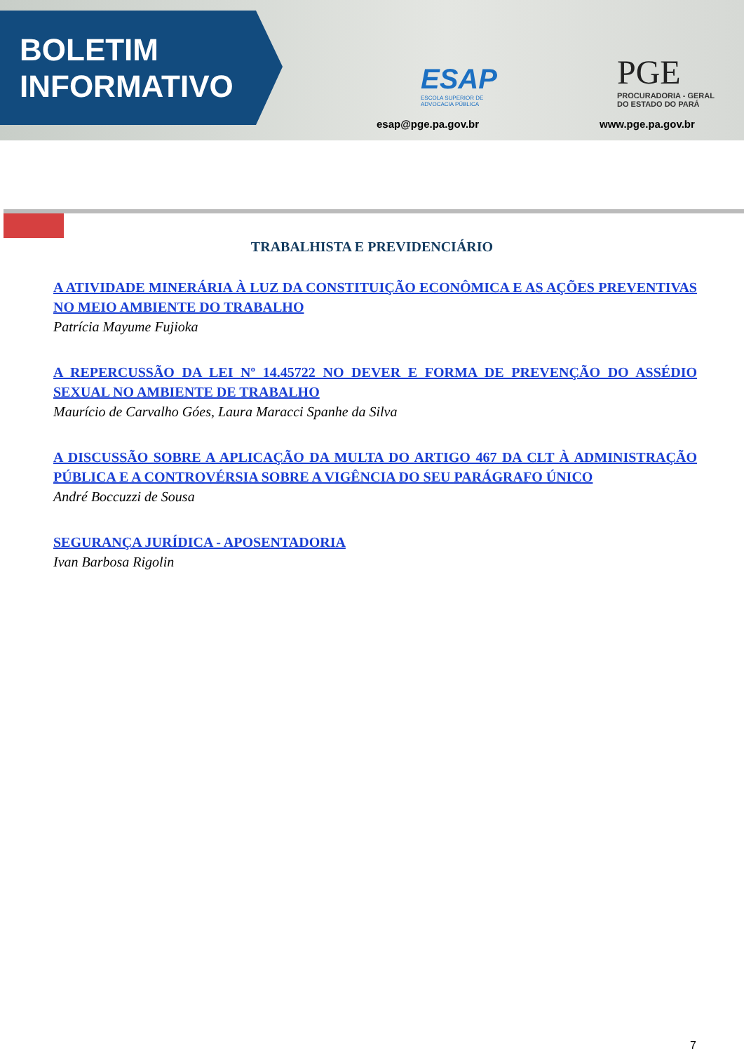BOLETIM
INFORMATIVO
ESAP
ESCOLA SUPERIOR DE
ADVOCACIA PÚBLICA
esap@pge.pa.gov.br
PGE
PROCURADORIA - GERAL
DO ESTADO DO PARÁ
www.pge.pa.gov.br
TRABALHISTA E PREVIDENCIÁRIO
A ATIVIDADE MINERÁRIA À LUZ DA CONSTITUIÇÃO ECONÔMICA E AS AÇÕES PREVENTIVAS NO MEIO AMBIENTE DO TRABALHO
Patrícia Mayume Fujioka
A REPERCUSSÃO DA LEI Nº 14.45722 NO DEVER E FORMA DE PREVENÇÃO DO ASSÉDIO SEXUAL NO AMBIENTE DE TRABALHO
Maurício de Carvalho Góes, Laura Maracci Spanhe da Silva
A DISCUSSÃO SOBRE A APLICAÇÃO DA MULTA DO ARTIGO 467 DA CLT À ADMINISTRAÇÃO PÚBLICA E A CONTROVÉRSIA SOBRE A VIGÊNCIA DO SEU PARÁGRAFO ÚNICO
André Boccuzzi de Sousa
SEGURANÇA JURÍDICA - APOSENTADORIA
Ivan Barbosa Rigolin
7